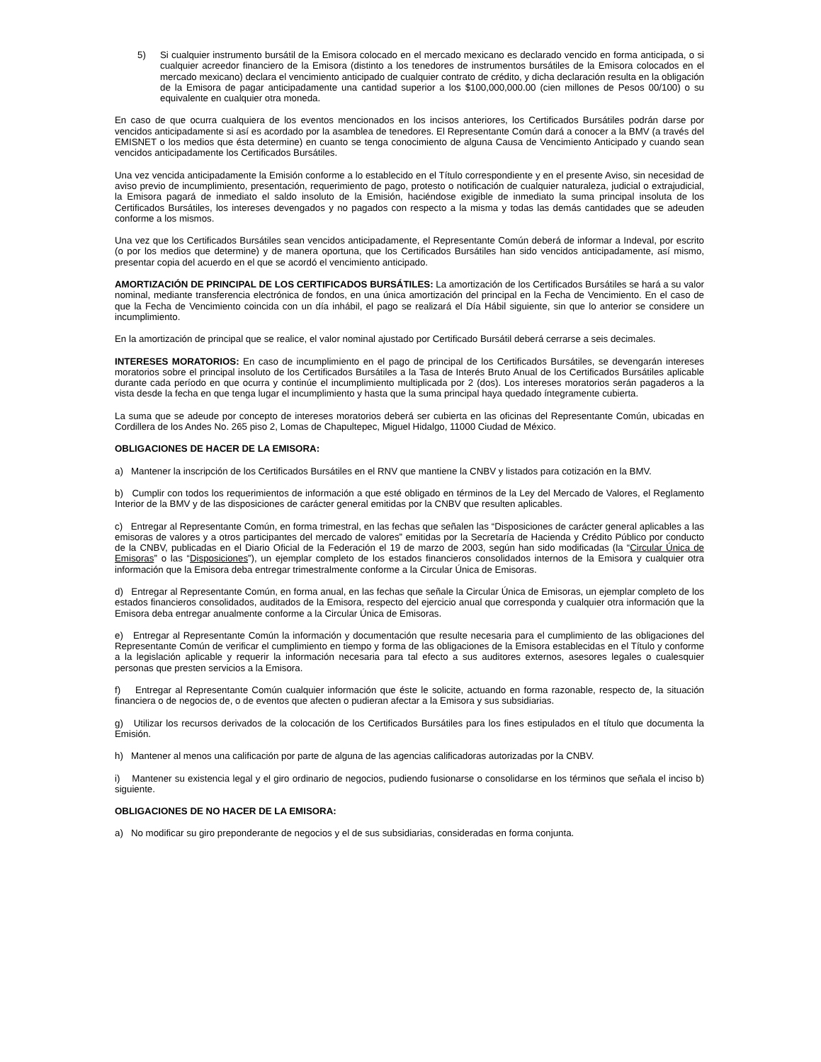5) Si cualquier instrumento bursátil de la Emisora colocado en el mercado mexicano es declarado vencido en forma anticipada, o si cualquier acreedor financiero de la Emisora (distinto a los tenedores de instrumentos bursátiles de la Emisora colocados en el mercado mexicano) declara el vencimiento anticipado de cualquier contrato de crédito, y dicha declaración resulta en la obligación de la Emisora de pagar anticipadamente una cantidad superior a los $100,000,000.00 (cien millones de Pesos 00/100) o su equivalente en cualquier otra moneda.
En caso de que ocurra cualquiera de los eventos mencionados en los incisos anteriores, los Certificados Bursátiles podrán darse por vencidos anticipadamente si así es acordado por la asamblea de tenedores. El Representante Común dará a conocer a la BMV (a través del EMISNET o los medios que ésta determine) en cuanto se tenga conocimiento de alguna Causa de Vencimiento Anticipado y cuando sean vencidos anticipadamente los Certificados Bursátiles.
Una vez vencida anticipadamente la Emisión conforme a lo establecido en el Título correspondiente y en el presente Aviso, sin necesidad de aviso previo de incumplimiento, presentación, requerimiento de pago, protesto o notificación de cualquier naturaleza, judicial o extrajudicial, la Emisora pagará de inmediato el saldo insoluto de la Emisión, haciéndose exigible de inmediato la suma principal insoluta de los Certificados Bursátiles, los intereses devengados y no pagados con respecto a la misma y todas las demás cantidades que se adeuden conforme a los mismos.
Una vez que los Certificados Bursátiles sean vencidos anticipadamente, el Representante Común deberá de informar a Indeval, por escrito (o por los medios que determine) y de manera oportuna, que los Certificados Bursátiles han sido vencidos anticipadamente, así mismo, presentar copia del acuerdo en el que se acordó el vencimiento anticipado.
AMORTIZACIÓN DE PRINCIPAL DE LOS CERTIFICADOS BURSÁTILES: La amortización de los Certificados Bursátiles se hará a su valor nominal, mediante transferencia electrónica de fondos, en una única amortización del principal en la Fecha de Vencimiento. En el caso de que la Fecha de Vencimiento coincida con un día inhábil, el pago se realizará el Día Hábil siguiente, sin que lo anterior se considere un incumplimiento.
En la amortización de principal que se realice, el valor nominal ajustado por Certificado Bursátil deberá cerrarse a seis decimales.
INTERESES MORATORIOS: En caso de incumplimiento en el pago de principal de los Certificados Bursátiles, se devengarán intereses moratorios sobre el principal insoluto de los Certificados Bursátiles a la Tasa de Interés Bruto Anual de los Certificados Bursátiles aplicable durante cada período en que ocurra y continúe el incumplimiento multiplicada por 2 (dos). Los intereses moratorios serán pagaderos a la vista desde la fecha en que tenga lugar el incumplimiento y hasta que la suma principal haya quedado íntegramente cubierta.
La suma que se adeude por concepto de intereses moratorios deberá ser cubierta en las oficinas del Representante Común, ubicadas en Cordillera de los Andes No. 265 piso 2, Lomas de Chapultepec, Miguel Hidalgo, 11000 Ciudad de México.
OBLIGACIONES DE HACER DE LA EMISORA:
a) Mantener la inscripción de los Certificados Bursátiles en el RNV que mantiene la CNBV y listados para cotización en la BMV.
b) Cumplir con todos los requerimientos de información a que esté obligado en términos de la Ley del Mercado de Valores, el Reglamento Interior de la BMV y de las disposiciones de carácter general emitidas por la CNBV que resulten aplicables.
c) Entregar al Representante Común, en forma trimestral, en las fechas que señalen las “Disposiciones de carácter general aplicables a las emisoras de valores y a otros participantes del mercado de valores” emitidas por la Secretaría de Hacienda y Crédito Público por conducto de la CNBV, publicadas en el Diario Oficial de la Federación el 19 de marzo de 2003, según han sido modificadas (la “Circular Única de Emisoras” o las “Disposiciones”), un ejemplar completo de los estados financieros consolidados internos de la Emisora y cualquier otra información que la Emisora deba entregar trimestralmente conforme a la Circular Única de Emisoras.
d) Entregar al Representante Común, en forma anual, en las fechas que señale la Circular Única de Emisoras, un ejemplar completo de los estados financieros consolidados, auditados de la Emisora, respecto del ejercicio anual que corresponda y cualquier otra información que la Emisora deba entregar anualmente conforme a la Circular Única de Emisoras.
e) Entregar al Representante Común la información y documentación que resulte necesaria para el cumplimiento de las obligaciones del Representante Común de verificar el cumplimiento en tiempo y forma de las obligaciones de la Emisora establecidas en el Título y conforme a la legislación aplicable y requerir la información necesaria para tal efecto a sus auditores externos, asesores legales o cualesquier personas que presten servicios a la Emisora.
f) Entregar al Representante Común cualquier información que éste le solicite, actuando en forma razonable, respecto de, la situación financiera o de negocios de, o de eventos que afecten o pudieran afectar a la Emisora y sus subsidiarias.
g) Utilizar los recursos derivados de la colocación de los Certificados Bursátiles para los fines estipulados en el título que documenta la Emisión.
h) Mantener al menos una calificación por parte de alguna de las agencias calificadoras autorizadas por la CNBV.
i) Mantener su existencia legal y el giro ordinario de negocios, pudiendo fusionarse o consolidarse en los términos que señala el inciso b) siguiente.
OBLIGACIONES DE NO HACER DE LA EMISORA:
a) No modificar su giro preponderante de negocios y el de sus subsidiarias, consideradas en forma conjunta.